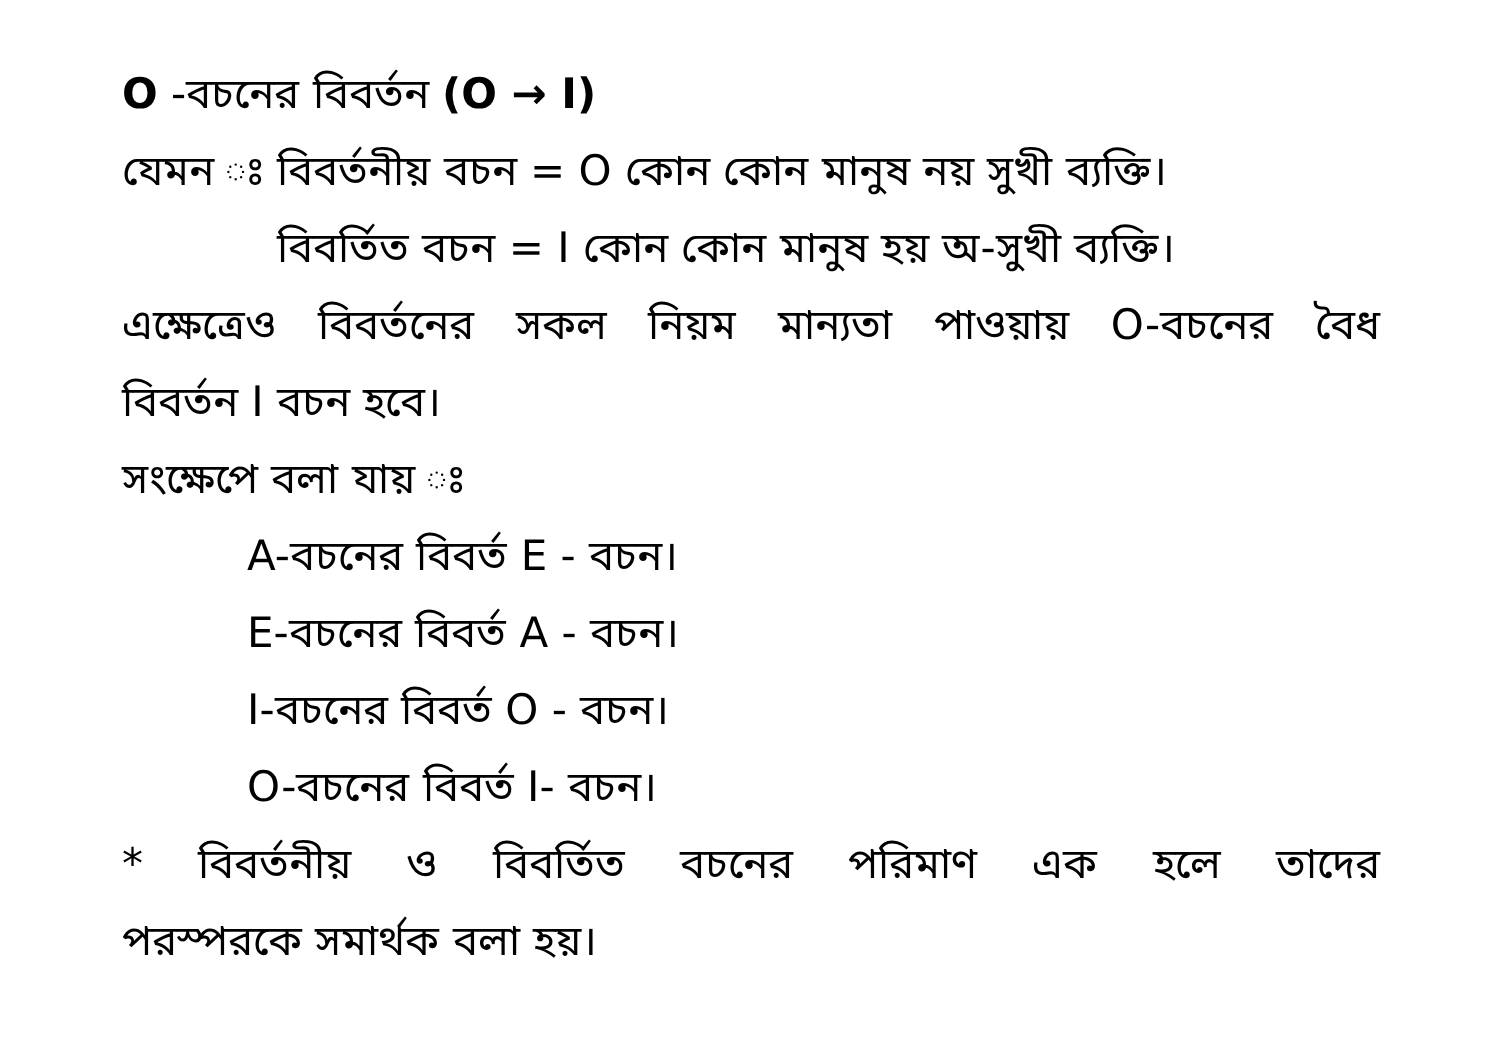O -বচনের বিবর্তন (O → I)
যেমন ঃ বিবর্তনীয় বচন = O কোন কোন মানুষ নয় সুখী ব্যক্তি।
বিবর্তিত বচন = I কোন কোন মানুষ হয় অ-সুখী ব্যক্তি।
এক্ষেত্রেও বিবর্তনের সকল নিয়ম মান্যতা পাওয়ায় O-বচনের বৈধ
বিবর্তন I বচন হবে।
সংক্ষেপে বলা যায় ঃ
A-বচনের বিবর্ত E - বচন।
E-বচনের বিবর্ত A - বচন।
I-বচনের বিবর্ত O - বচন।
O-বচনের বিবর্ত I- বচন।
* বিবর্তনীয় ও বিবর্তিত বচনের পরিমাণ এক হলে তাদের
পরস্পরকে সমার্থক বলা হয়।